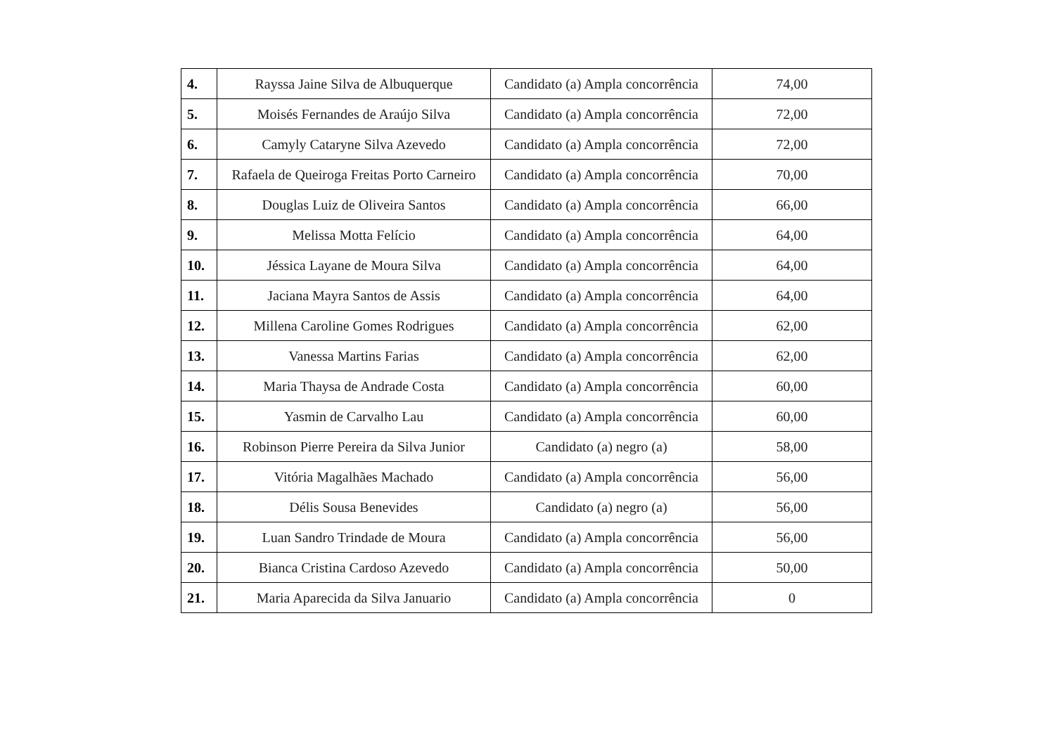| 4. | Rayssa Jaine Silva de Albuquerque | Candidato (a) Ampla concorrência | 74,00 |
| 5. | Moisés Fernandes de Araújo Silva | Candidato (a) Ampla concorrência | 72,00 |
| 6. | Camyly Cataryne Silva Azevedo | Candidato (a) Ampla concorrência | 72,00 |
| 7. | Rafaela de Queiroga Freitas Porto Carneiro | Candidato (a) Ampla concorrência | 70,00 |
| 8. | Douglas Luiz de Oliveira Santos | Candidato (a) Ampla concorrência | 66,00 |
| 9. | Melissa Motta Felício | Candidato (a) Ampla concorrência | 64,00 |
| 10. | Jéssica Layane de Moura Silva | Candidato (a) Ampla concorrência | 64,00 |
| 11. | Jaciana Mayra Santos de Assis | Candidato (a) Ampla concorrência | 64,00 |
| 12. | Millena Caroline Gomes Rodrigues | Candidato (a) Ampla concorrência | 62,00 |
| 13. | Vanessa Martins Farias | Candidato (a) Ampla concorrência | 62,00 |
| 14. | Maria Thaysa de Andrade Costa | Candidato (a) Ampla concorrência | 60,00 |
| 15. | Yasmin de Carvalho Lau | Candidato (a) Ampla concorrência | 60,00 |
| 16. | Robinson Pierre Pereira da Silva Junior | Candidato (a) negro (a) | 58,00 |
| 17. | Vitória Magalhães Machado | Candidato (a) Ampla concorrência | 56,00 |
| 18. | Délis Sousa Benevides | Candidato (a) negro (a) | 56,00 |
| 19. | Luan Sandro Trindade de Moura | Candidato (a) Ampla concorrência | 56,00 |
| 20. | Bianca Cristina Cardoso Azevedo | Candidato (a) Ampla concorrência | 50,00 |
| 21. | Maria Aparecida da Silva Januario | Candidato (a) Ampla concorrência | 0 |